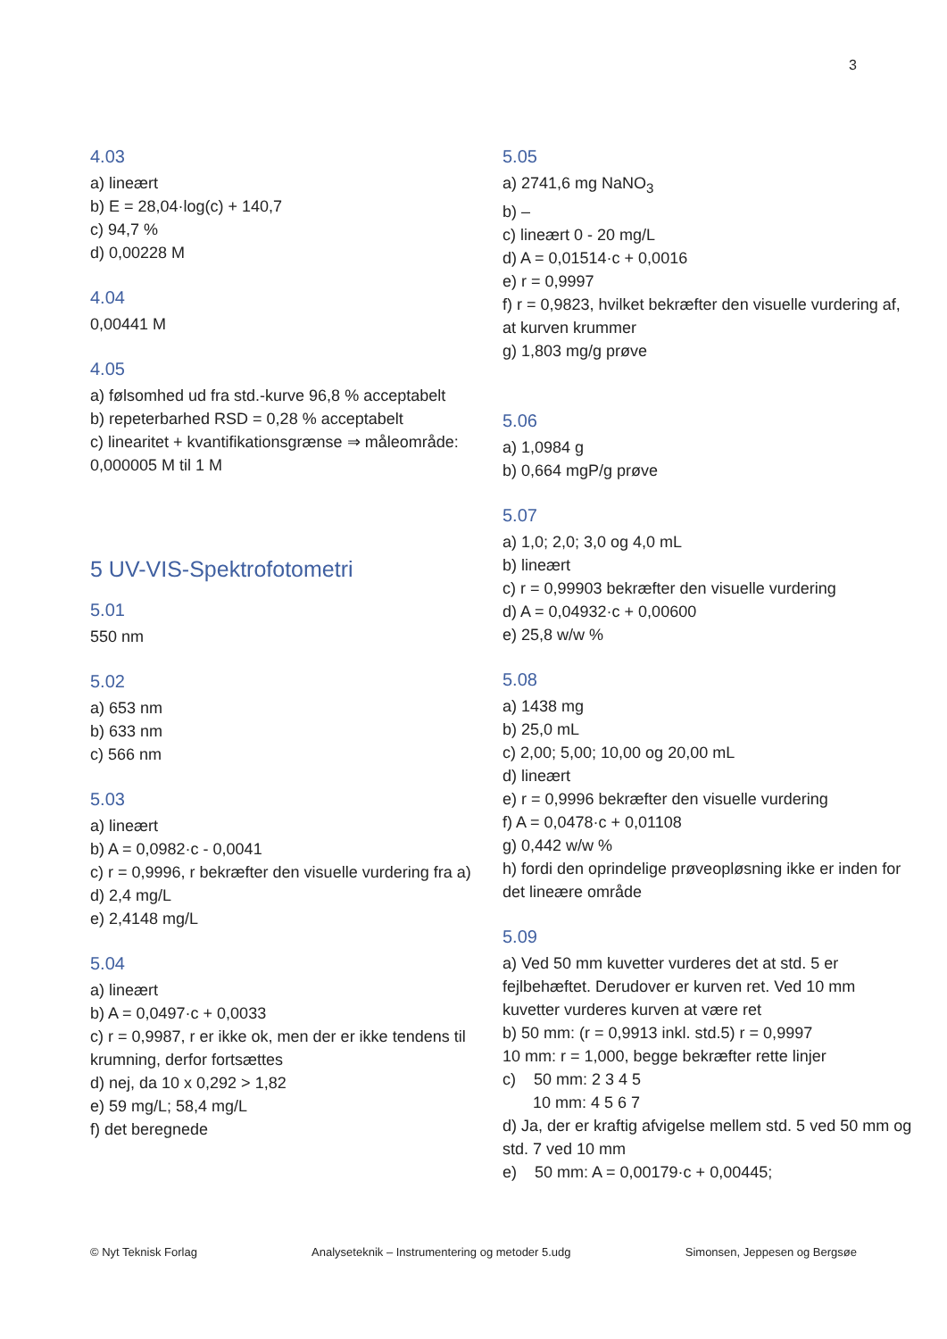3
4.03
a) lineært
b) E = 28,04·log(c) + 140,7
c) 94,7 %
d) 0,00228 M
4.04
0,00441 M
4.05
a) følsomhed ud fra std.-kurve 96,8 % acceptabelt
b) repeterbarhed RSD = 0,28 % acceptabelt
c) linearitet + kvantifikationsgrænse ⇒ måleområde: 0,000005 M til 1 M
5 UV-VIS-Spektrofotometri
5.01
550 nm
5.02
a) 653 nm
b) 633 nm
c) 566 nm
5.03
a) lineært
b) A = 0,0982·c - 0,0041
c) r = 0,9996, r bekræfter den visuelle vurdering fra a)
d) 2,4 mg/L
e) 2,4148 mg/L
5.04
a) lineært
b) A = 0,0497·c + 0,0033
c) r = 0,9987, r er ikke ok, men der er ikke tendens til krumning, derfor fortsættes
d) nej, da 10 x 0,292 > 1,82
e) 59 mg/L; 58,4 mg/L
f) det beregnede
5.05
a) 2741,6 mg NaNO<sub>3</sub>
b) –
c) lineært 0 - 20 mg/L
d) A = 0,01514·c + 0,0016
e) r = 0,9997
f) r = 0,9823, hvilket bekræfter den visuelle vurdering af, at kurven krummer
g) 1,803 mg/g prøve
5.06
a) 1,0984 g
b) 0,664 mgP/g prøve
5.07
a) 1,0; 2,0; 3,0 og 4,0 mL
b) lineært
c) r = 0,99903 bekræfter den visuelle vurdering
d) A = 0,04932·c + 0,00600
e) 25,8 w/w %
5.08
a) 1438 mg
b) 25,0 mL
c) 2,00; 5,00; 10,00 og 20,00 mL
d) lineært
e) r = 0,9996 bekræfter den visuelle vurdering
f) A = 0,0478·c + 0,01108
g) 0,442 w/w %
h) fordi den oprindelige prøveopløsning ikke er inden for det lineære område
5.09
a) Ved 50 mm kuvetter vurderes det at std. 5 er fejlbehæftet. Derudover er kurven ret. Ved 10 mm kuvetter vurderes kurven at være ret
b) 50 mm: (r = 0,9913 inkl. std.5) r = 0,9997
10 mm: r = 1,000, begge bekræfter rette linjer
c) 50 mm: 2 3 4 5
10 mm: 4 5 6 7
d) Ja, der er kraftig afvigelse mellem std. 5 ved 50 mm og std. 7 ved 10 mm
e) 50 mm: A = 0,00179·c + 0,00445;
© Nyt Teknisk Forlag Analyseteknik – Instrumentering og metoder 5.udg Simonsen, Jeppesen og Bergsøe